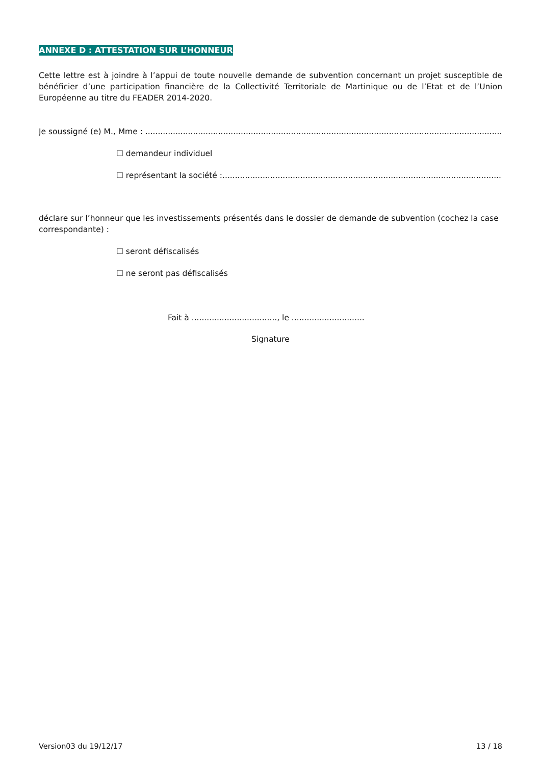ANNEXE D : ATTESTATION SUR L’HONNEUR
Cette lettre est à joindre à l’appui de toute nouvelle demande de subvention concernant un projet susceptible de bénéficier d’une participation financière de la Collectivité Territoriale de Martinique ou de l’Etat et de l’Union Européenne au titre du FEADER 2014-2020.
Je soussigné (e) M., Mme : ....................................................................................................................................................................
☐ demandeur individuel
☐ représentant la société :..................................................................................................................................
déclare sur l’honneur que les investissements présentés dans le dossier de demande de subvention (cochez la case correspondante) :
☐ seront défiscalisés
☐ ne seront pas défiscalisés
Fait à .................................., le .............................
Signature
Version03 du 19/12/17 13 / 18